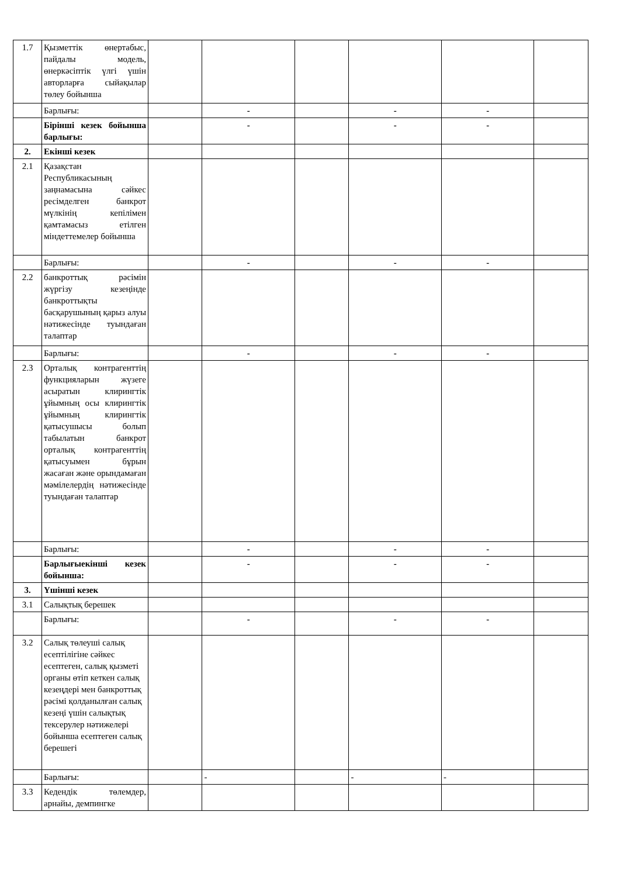| 1.7 | Қызметтік өнертабыс, пайдалы модель, өнеркәсіптік үлгі үшін авторларға сыйақылар төлеу бойынша | | | | | | |
| | Барлығы: | | - | | - | - | |
| | Бірінші кезек бойынша барлығы: | | - | | - | - | |
| 2. | Екінші кезек | | | | | | |
| 2.1 | Қазақстан Республикасының заңнамасына сәйкес ресімделген банкрот мүлкінің кепілімен қамтамасыз етілген міндеттемелер бойынша | | | | | | |
| | Барлығы: | | - | | - | - | |
| 2.2 | банкроттық рәсімін жүргізу кезеңінде банкроттықты басқарушының қарыз алуы нәтижесінде туындаған талаптар | | | | | | |
| | Барлығы: | | - | | - | - | |
| 2.3 | Орталық контрагенттің функцияларын жүзеге асыратын клирингтік ұйымның осы клирингтік ұйымның клирингтік қатысушысы болып табылатын банкрот орталық контрагенттің қатысуымен бұрын жасаған және орындамаған мәмілелердің нәтижесінде туындаған талаптар | | | | | | |
| | Барлығы: | | - | | - | - | |
| | Барлығыекінші кезек бойынша: | | - | | - | - | |
| 3. | Үшінші кезек | | | | | | |
| 3.1 | Салықтық берешек | | | | | | |
| | Барлығы: | | - | | - | - | |
| 3.2 | Салық төлеуші салық есептілігіне сәйкес есептеген, салық қызметі органы өтіп кеткен салық кезеңдері мен банкроттық рәсімі қолданылған салық кезеңі үшін салықтық тексерулер нәтижелері бойынша есептеген салық берешегі | | | | | | |
| | Барлығы: | | - | | - | - | |
| 3.3 | Кедендік төлемдер, арнайы, демпингке | | | | | | |